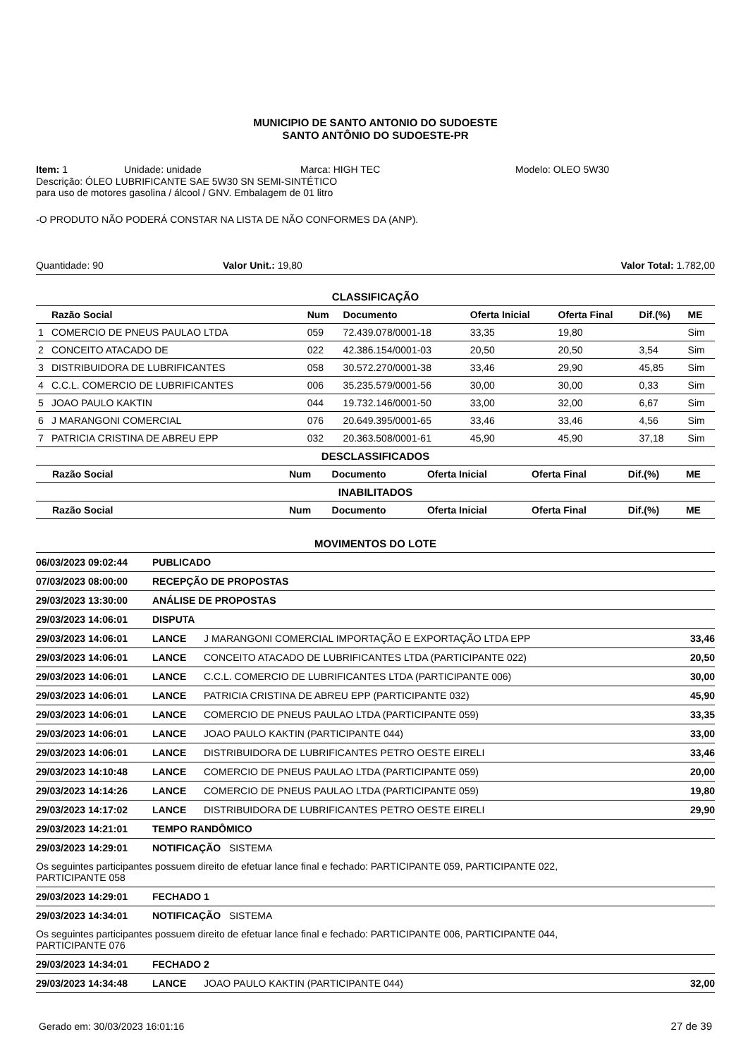MUNICIPIO DE SANTO ANTONIO DO SUDOESTE
SANTO ANTÔNIO DO SUDOESTE-PR
Item: 1 Unidade: unidade Marca: HIGH TEC Modelo: OLEO 5W30
Descrição: ÓLEO LUBRIFICANTE SAE 5W30 SN SEMI-SINTÉTICO
para uso de motores gasolina / álcool / GNV. Embalagem de 01 litro
-O PRODUTO NÃO PODERÁ CONSTAR NA LISTA DE NÃO CONFORMES DA (ANP).
Quantidade: 90 Valor Unit.: 19,80 Valor Total: 1.782,00
CLASSIFICAÇÃO
| | Razão Social | Num | Documento | Oferta Inicial | Oferta Final | Dif.(%) | ME |
| --- | --- | --- | --- | --- | --- | --- | --- |
| 1 | COMERCIO DE PNEUS PAULAO LTDA | 059 | 72.439.078/0001-18 | 33,35 | 19,80 | | Sim |
| 2 | CONCEITO ATACADO DE | 022 | 42.386.154/0001-03 | 20,50 | 20,50 | 3,54 | Sim |
| 3 | DISTRIBUIDORA DE LUBRIFICANTES | 058 | 30.572.270/0001-38 | 33,46 | 29,90 | 45,85 | Sim |
| 4 | C.C.L. COMERCIO DE LUBRIFICANTES | 006 | 35.235.579/0001-56 | 30,00 | 30,00 | 0,33 | Sim |
| 5 | JOAO PAULO KAKTIN | 044 | 19.732.146/0001-50 | 33,00 | 32,00 | 6,67 | Sim |
| 6 | J MARANGONI COMERCIAL | 076 | 20.649.395/0001-65 | 33,46 | 33,46 | 4,56 | Sim |
| 7 | PATRICIA CRISTINA DE ABREU EPP | 032 | 20.363.508/0001-61 | 45,90 | 45,90 | 37,18 | Sim |
DESCLASSIFICADOS
| | Razão Social | Num | Documento | Oferta Inicial | Oferta Final | Dif.(%) | ME |
| --- | --- | --- | --- | --- | --- | --- | --- |
INABILITADOS
| | Razão Social | Num | Documento | Oferta Inicial | Oferta Final | Dif.(%) | ME |
| --- | --- | --- | --- | --- | --- | --- | --- |
MOVIMENTOS DO LOTE
| 06/03/2023 09:02:44 | PUBLICADO | | |
| 07/03/2023 08:00:00 | RECEPÇÃO DE PROPOSTAS | | |
| 29/03/2023 13:30:00 | ANÁLISE DE PROPOSTAS | | |
| 29/03/2023 14:06:01 | DISPUTA | | |
| 29/03/2023 14:06:01 | LANCE | J MARANGONI COMERCIAL IMPORTAÇÃO E EXPORTAÇÃO LTDA EPP | 33,46 |
| 29/03/2023 14:06:01 | LANCE | CONCEITO ATACADO DE LUBRIFICANTES LTDA (PARTICIPANTE 022) | 20,50 |
| 29/03/2023 14:06:01 | LANCE | C.C.L. COMERCIO DE LUBRIFICANTES LTDA (PARTICIPANTE 006) | 30,00 |
| 29/03/2023 14:06:01 | LANCE | PATRICIA CRISTINA DE ABREU EPP (PARTICIPANTE 032) | 45,90 |
| 29/03/2023 14:06:01 | LANCE | COMERCIO DE PNEUS PAULAO LTDA (PARTICIPANTE 059) | 33,35 |
| 29/03/2023 14:06:01 | LANCE | JOAO PAULO KAKTIN (PARTICIPANTE 044) | 33,00 |
| 29/03/2023 14:06:01 | LANCE | DISTRIBUIDORA DE LUBRIFICANTES PETRO OESTE EIRELI | 33,46 |
| 29/03/2023 14:10:48 | LANCE | COMERCIO DE PNEUS PAULAO LTDA (PARTICIPANTE 059) | 20,00 |
| 29/03/2023 14:14:26 | LANCE | COMERCIO DE PNEUS PAULAO LTDA (PARTICIPANTE 059) | 19,80 |
| 29/03/2023 14:17:02 | LANCE | DISTRIBUIDORA DE LUBRIFICANTES PETRO OESTE EIRELI | 29,90 |
| 29/03/2023 14:21:01 | TEMPO RANDÔMICO | | |
| 29/03/2023 14:29:01 | NOTIFICAÇÃO SISTEMA | | |
| Os seguintes participantes possuem direito de efetuar lance final e fechado: PARTICIPANTE 059, PARTICIPANTE 022, PARTICIPANTE 058 | | | |
| 29/03/2023 14:29:01 | FECHADO 1 | | |
| 29/03/2023 14:34:01 | NOTIFICAÇÃO SISTEMA | | |
| Os seguintes participantes possuem direito de efetuar lance final e fechado: PARTICIPANTE 006, PARTICIPANTE 044, PARTICIPANTE 076 | | | |
| 29/03/2023 14:34:01 | FECHADO 2 | | |
| 29/03/2023 14:34:48 | LANCE | JOAO PAULO KAKTIN (PARTICIPANTE 044) | 32,00 |
Gerado em: 30/03/2023 16:01:16 27 de 39